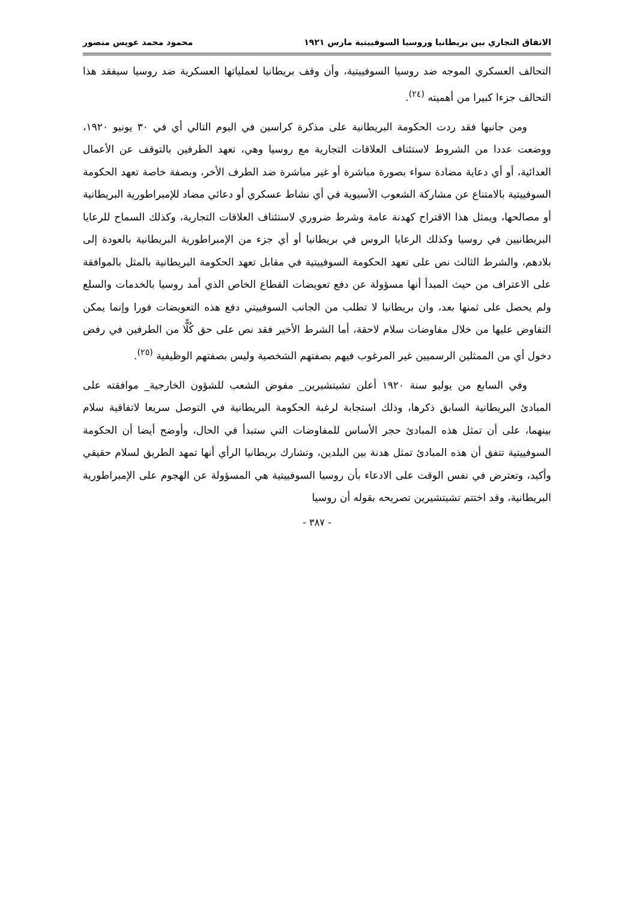الاتفاق التجاري بين بريطانيا وروسيا السوفييتية مارس ١٩٢١ محمود محمد عويس منصور
التحالف العسكري الموجه ضد روسيا السوفييتية، وأن وقف بريطانيا لعملياتها العسكرية ضد روسيا سيفقد هذا التحالف جزءا كبيرا من أهميته <sup>(٢٤)</sup>.
ومن جانبها فقد ردت الحكومة البريطانية على مذكرة كراسين في اليوم التالي أي في ٣٠ يونيو ١٩٢٠، ووضعت عددا من الشروط لاستئناف العلاقات التجارية مع روسيا وهي، تعهد الطرفين بالتوقف عن الأعمال العدائية، أو أي دعاية مضادة سواء بصورة مباشرة أو غير مباشرة ضد الطرف الأخر، وبصفة خاصة تعهد الحكومة السوفييتية بالامتناع عن مشاركة الشعوب الأسيوية في أي نشاط عسكري أو دعائي مضاد للإمبراطورية البريطانية أو مصالحها، ويمثل هذا الاقتراح كهدنة عامة وشرط ضروري لاستئناف العلاقات التجارية، وكذلك السماح للرعايا البريطانيين في روسيا وكذلك الرعايا الروس في بريطانيا أو أي جزء من الإمبراطورية البريطانية بالعودة إلى بلادهم، والشرط الثالث نص على تعهد الحكومة السوفييتية في مقابل تعهد الحكومة البريطانية بالمثل بالموافقة على الاعتراف من حيث المبدأ أنها مسؤولة عن دفع تعويضات القطاع الخاص الذي أمد روسيا بالخدمات والسلع ولم يحصل على ثمنها بعد، وان بريطانيا لا تطلب من الجانب السوفييتي دفع هذه التعويضات فورا وإنما يمكن التفاوض عليها من خلال مفاوضات سلام لاحقة، أما الشرط الأخير فقد نص على حق كُلًّا من الطرفين في رفض دخول أي من الممثلين الرسميين غير المرغوب فيهم بصفتهم الشخصية وليس بصفتهم الوظيفية <sup>(٢٥)</sup>.
وفي السابع من يوليو سنة ١٩٢٠ أعلن تشيتشيرين_ مفوض الشعب للشؤون الخارجية_ موافقته على المبادئ البريطانية السابق ذكرها، وذلك استجابة لرغبة الحكومة البريطانية في التوصل سريعا لاتفاقية سلام بينهما، على أن تمثل هذه المبادئ حجر الأساس للمفاوضات التي ستبدأ في الحال، وأوضح أيضا أن الحكومة السوفييتية تتفق أن هذه المبادئ تمثل هدنة بين البلدين، وتشارك بريطانيا الرأي أنها تمهد الطريق لسلام حقيقي وأكيد، وتعترض في نفس الوقت على الادعاء بأن روسيا السوفييتية هي المسؤولة عن الهجوم على الإمبراطورية البريطانية، وقد اختتم تشيتشيرين تصريحه بقوله أن روسيا
- ٣٨٧ -